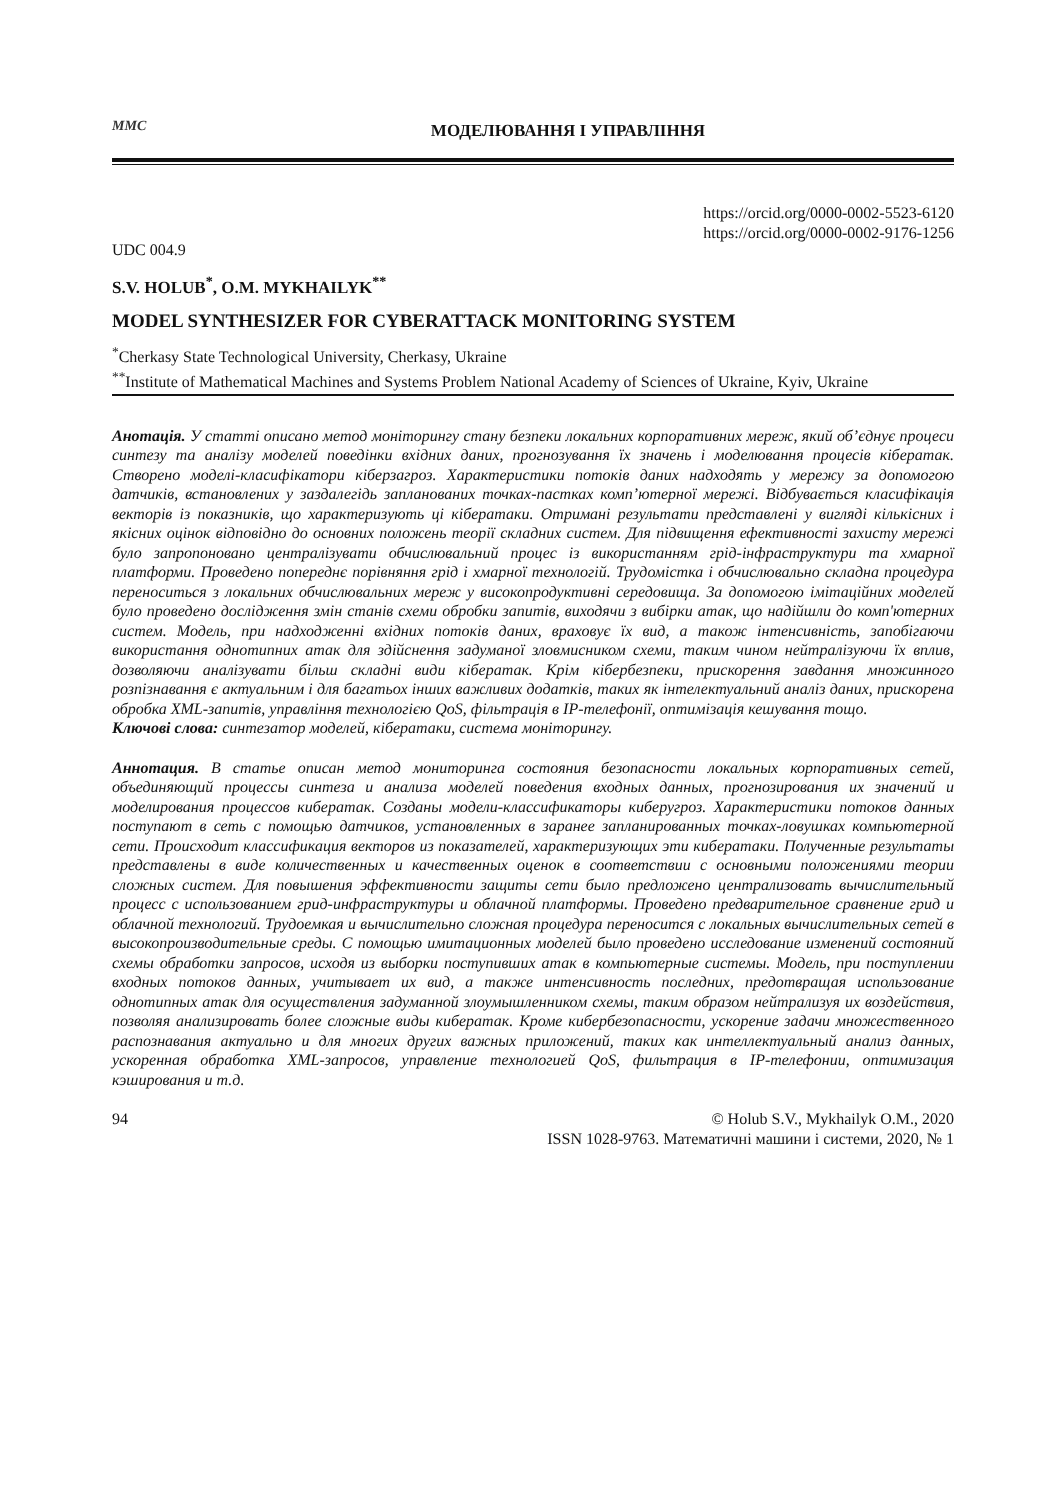ММС
МОДЕЛЮВАННЯ І УПРАВЛІННЯ
https://orcid.org/0000-0002-5523-6120
https://orcid.org/0000-0002-9176-1256
UDC 004.9
S.V. HOLUB<sup>*</sup>, O.M. MYKHAILYK<sup>**</sup>
MODEL SYNTHESIZER FOR CYBERATTACK MONITORING SYSTEM
<sup>*</sup> Cherkasy State Technological University, Cherkasy, Ukraine
<sup>**</sup> Institute of Mathematical Machines and Systems Problem National Academy of Sciences of Ukraine, Kyiv, Ukraine
Анотація. У статті описано метод моніторингу стану безпеки локальних корпоративних мереж, який об’єднує процеси синтезу та аналізу моделей поведінки вхідних даних, прогнозування їх значень і моделювання процесів кібератак. Створено моделі-класифікатори кіберзагроз. Характеристики потоків даних надходять у мережу за допомогою датчиків, встановлених у заздалегідь запланованих точках-пастках комп’ютерної мережі. Відбувається класифікація векторів із показників, що характеризують ці кібератаки. Отримані результати представлені у вигляді кількісних і якісних оцінок відповідно до основних положень теорії складних систем. Для підвищення ефективності захисту мережі було запропоновано централізувати обчислювальний процес із використанням грід-інфраструктури та хмарної платформи. Проведено попереднє порівняння грід і хмарної технологій. Трудомістка і обчислювально складна процедура переноситься з локальних обчислювальних мереж у високопродуктивні середовища. За допомогою імітаційних моделей було проведено дослідження змін станів схеми обробки запитів, виходячи з вибірки атак, що надійшли до комп'ютерних систем. Модель, при надходженні вхідних потоків даних, враховує їх вид, а також інтенсивність, запобігаючи використання однотипних атак для здійснення задуманої зловмисником схеми, таким чином нейтралізуючи їх вплив, дозволяючи аналізувати більш складні види кібератак. Крім кібербезпеки, прискорення завдання множинного розпізнавання є актуальним і для багатьох інших важливих додатків, таких як інтелектуальний аналіз даних, прискорена обробка XML-запитів, управління технологією QoS, фільтрація в IP-телефонії, оптимізація кешування тощо.
Ключові слова: синтезатор моделей, кібератаки, система моніторингу.
Аннотация. В статье описан метод мониторинга состояния безопасности локальных корпоративных сетей, объединяющий процессы синтеза и анализа моделей поведения входных данных, прогнозирования их значений и моделирования процессов кибератак. Созданы модели-классификаторы киберугроз. Характеристики потоков данных поступают в сеть с помощью датчиков, установленных в заранее запланированных точках-ловушках компьютерной сети. Происходит классификация векторов из показателей, характеризующих эти кибератаки. Полученные результаты представлены в виде количественных и качественных оценок в соответствии с основными положениями теории сложных систем. Для повышения эффективности защиты сети было предложено централизовать вычислительный процесс с использованием грид-инфраструктуры и облачной платформы. Проведено предварительное сравнение грид и облачной технологий. Трудоемкая и вычислительно сложная процедура переносится с локальных вычислительных сетей в высокопроизводительные среды. С помощью имитационных моделей было проведено исследование изменений состояний схемы обработки запросов, исходя из выборки поступивших атак в компьютерные системы. Модель, при поступлении входных потоков данных, учитывает их вид, а также интенсивность последних, предотвращая использование однотипных атак для осуществления задуманной злоумышленником схемы, таким образом нейтрализуя их воздействия, позволяя анализировать более сложные виды кибератак. Кроме кибербезопасности, ускорение задачи множественного распознавания актуально и для многих других важных приложений, таких как интеллектуальный анализ данных, ускоренная обработка XML-запросов, управление технологией QoS, фильтрация в IP-телефонии, оптимизация кэширования и т.д.
94 © Holub S.V., Mykhailyk O.M., 2020
ISSN 1028-9763. Математичні машини і системи, 2020, № 1